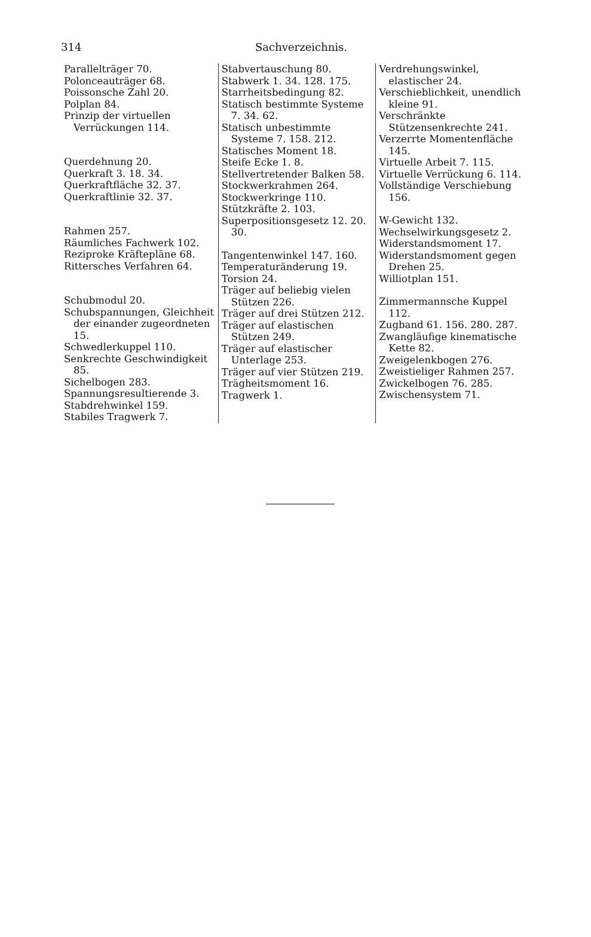314 Sachverzeichnis.
Parallelträger 70.
Polonceauträger 68.
Poissonsche Zahl 20.
Polplan 84.
Prinzip der virtuellen Verrückungen 114.
Querdehnung 20.
Querkraft 3. 18. 34.
Querkraftfläche 32. 37.
Querkraftlinie 32. 37.
Rahmen 257.
Räumliches Fachwerk 102.
Reziproke Kräftepläne 68.
Rittersches Verfahren 64.
Schubmodul 20.
Schubspannungen, Gleichheit der einander zugeordneten 15.
Schwedlerkuppel 110.
Senkrechte Geschwindigkeit 85.
Sichelbogen 283.
Spannungsresultierende 3.
Stabdrehwinkel 159.
Stabiles Tragwerk 7.
Stabvertauschung 80.
Stabwerk 1. 34. 128. 175.
Starrheitsbedingung 82.
Statisch bestimmte Systeme 7. 34. 62.
Statisch unbestimmte Systeme 7. 158. 212.
Statisches Moment 18.
Steife Ecke 1. 8.
Stellvertretender Balken 58.
Stockwerkrahmen 264.
Stockwerkringe 110.
Stützkräfte 2. 103.
Superpositionsgesetz 12. 20. 30.
Tangentenwinkel 147. 160.
Temperaturänderung 19.
Torsion 24.
Träger auf beliebig vielen Stützen 226.
Träger auf drei Stützen 212.
Träger auf elastischen Stützen 249.
Träger auf elastischer Unterlage 253.
Träger auf vier Stützen 219.
Trägheitsmoment 16.
Tragwerk 1.
Verdrehungswinkel, elastischer 24.
Verschieblichkeit, unendlich kleine 91.
Verschränkte Stützensenkrechte 241.
Verzerrte Momentenfläche 145.
Virtuelle Arbeit 7. 115.
Virtuelle Verrückung 6. 114.
Vollständige Verschiebung 156.
W-Gewicht 132.
Wechselwirkungsgesetz 2.
Widerstandsmoment 17.
Widerstandsmoment gegen Drehen 25.
Williotplan 151.
Zimmermannsche Kuppel 112.
Zugband 61. 156. 280. 287.
Zwangläufige kinematische Kette 82.
Zweigelenkbogen 276.
Zweistieliger Rahmen 257.
Zwickelbogen 76. 285.
Zwischensystem 71.